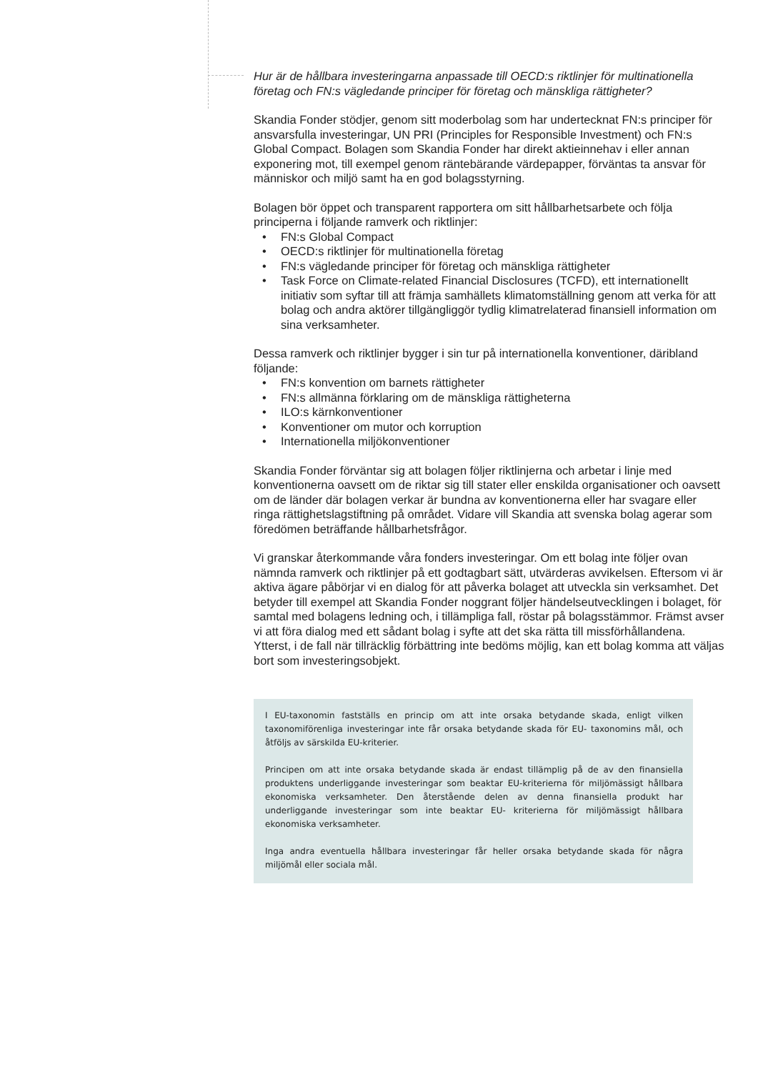Hur är de hållbara investeringarna anpassade till OECD:s riktlinjer för multinationella företag och FN:s vägledande principer för företag och mänskliga rättigheter?
Skandia Fonder stödjer, genom sitt moderbolag som har undertecknat FN:s principer för ansvarsfulla investeringar, UN PRI (Principles for Responsible Investment) och FN:s Global Compact. Bolagen som Skandia Fonder har direkt aktieinnehav i eller annan exponering mot, till exempel genom räntebärande värdepapper, förväntas ta ansvar för människor och miljö samt ha en god bolagsstyrning.
Bolagen bör öppet och transparent rapportera om sitt hållbarhetsarbete och följa principerna i följande ramverk och riktlinjer:
• FN:s Global Compact
• OECD:s riktlinjer för multinationella företag
• FN:s vägledande principer för företag och mänskliga rättigheter
• Task Force on Climate-related Financial Disclosures (TCFD), ett internationellt initiativ som syftar till att främja samhällets klimatomställning genom att verka för att bolag och andra aktörer tillgängliggör tydlig klimatrelaterad finansiell information om sina verksamheter.
Dessa ramverk och riktlinjer bygger i sin tur på internationella konventioner, däribland följande:
• FN:s konvention om barnets rättigheter
• FN:s allmänna förklaring om de mänskliga rättigheterna
• ILO:s kärnkonventioner
• Konventioner om mutor och korruption
• Internationella miljökonventioner
Skandia Fonder förväntar sig att bolagen följer riktlinjerna och arbetar i linje med konventionerna oavsett om de riktar sig till stater eller enskilda organisationer och oavsett om de länder där bolagen verkar är bundna av konventionerna eller har svagare eller ringa rättighetslagstiftning på området. Vidare vill Skandia att svenska bolag agerar som föredömen beträffande hållbarhetsfrågor.
Vi granskar återkommande våra fonders investeringar. Om ett bolag inte följer ovan nämnda ramverk och riktlinjer på ett godtagbart sätt, utvärderas avvikelsen. Eftersom vi är aktiva ägare påbörjar vi en dialog för att påverka bolaget att utveckla sin verksamhet. Det betyder till exempel att Skandia Fonder noggrant följer händelseutvecklingen i bolaget, för samtal med bolagens ledning och, i tillämpliga fall, röstar på bolagsstämmor. Främst avser vi att föra dialog med ett sådant bolag i syfte att det ska rätta till missförhållandena. Ytterst, i de fall när tillräcklig förbättring inte bedöms möjlig, kan ett bolag komma att väljas bort som investeringsobjekt.
I EU-taxonomin fastställs en princip om att inte orsaka betydande skada, enligt vilken taxonomiförenliga investeringar inte får orsaka betydande skada för EU- taxonomins mål, och åtföljs av särskilda EU-kriterier.
Principen om att inte orsaka betydande skada är endast tillämplig på de av den finansiella produktens underliggande investeringar som beaktar EU-kriterierna för miljömässigt hållbara ekonomiska verksamheter. Den återstående delen av denna finansiella produkt har underliggande investeringar som inte beaktar EU- kriterierna för miljömässigt hållbara ekonomiska verksamheter.
Inga andra eventuella hållbara investeringar får heller orsaka betydande skada för några miljömål eller sociala mål.